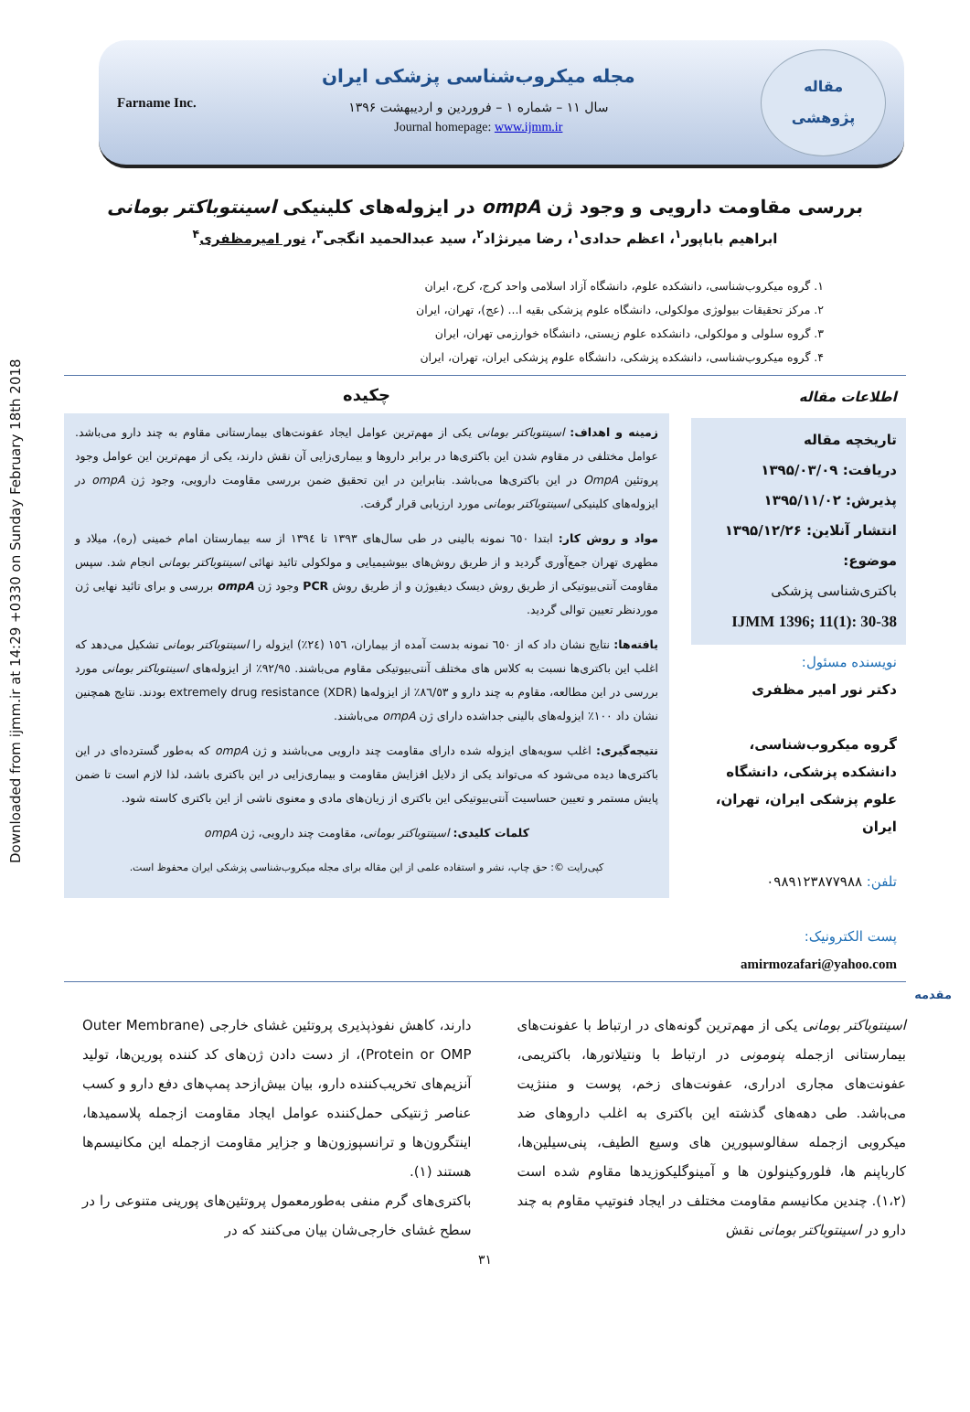Downloaded from ijmm.ir at 14:29 +0330 on Sunday February 18th 2018
Farname Inc.
مجله میکروب‌شناسی پزشکی ایران
سال ۱۱ – شماره ۱ – فروردین و اردیبهشت ۱۳۹۶
Journal homepage: www.ijmm.ir
مقاله
پژوهشی
بررسی مقاومت دارویی و وجود ژن ompA در ایزوله‌های کلینیکی اسینتوباکتر بومانی
ابراهیم باباپور<sup>۱</sup>، اعظم حدادی<sup>۱</sup>، رضا میرنژاد<sup>۲</sup>، سید عبدالحمید انگجی<sup>۳</sup>، نور امیرمظفری<sup>۴</sup>
۱. گروه میکروب‌شناسی، دانشکده علوم، دانشگاه آزاد اسلامی واحد کرج، کرج، ایران
۲. مرکز تحقیقات بیولوژی مولکولی، دانشگاه علوم پزشکی بقیه ا... (عج)، تهران، ایران
۳. گروه سلولی و مولکولی، دانشکده علوم زیستی، دانشگاه خوارزمی تهران، ایران
۴. گروه میکروب‌شناسی، دانشکده پزشکی، دانشگاه علوم پزشکی ایران، تهران، ایران
اطلاعات مقاله
تاریخچه مقاله
دریافت: ۱۳۹۵/۰۳/۰۹
پذیرش: ۱۳۹۵/۱۱/۰۲
انتشار آنلاین: ۱۳۹۵/۱۲/۲۶
موضوع:
باکتری‌شناسی پزشکی
IJMM 1396; 11(1): 30-38
نویسنده مسئول:
دکتر نور امیر مظفری
گروه میکروب‌شناسی، دانشکده پزشکی، دانشگاه علوم پزشکی ایران، تهران، ایران
تلفن: ۰۹۸۹۱۲۳۸۷۷۹۸۸
پست الکترونیک:
amirmozafari@yahoo.com
چکیده
زمینه و اهداف: اسینتوباکتر بومانی یکی از مهم‌ترین عوامل ایجاد عفونت‌های بیمارستانی مقاوم به چند دارو می‌باشد. عوامل مختلفی در مقاوم شدن این باکتری‌ها در برابر داروها و بیماری‌زایی آن نقش دارند، یکی از مهم‌ترین این عوامل وجود پروتئین OmpA در این باکتری‌ها می‌باشد. بنابراین در این تحقیق ضمن بررسی مقاومت دارویی، وجود ژن ompA در ایزوله‌های کلینیکی اسینتوباکتر بومانی مورد ارزیابی قرار گرفت.
مواد و روش کار: ابتدا ٦٥٠ نمونه بالینی در طی سال‌های ١٣٩٣ تا ١٣٩٤ از سه بیمارستان امام خمینی (ره)، میلاد و مطهری تهران جمع‌آوری گردید و از طریق روش‌های بیوشیمیایی و مولکولی تائید نهائی اسینتوباکتر بومانی انجام شد. سپس مقاومت آنتی‌بیوتیکی از طریق روش دیسک دیفیوژن و از طریق روش PCR وجود ژن ompA بررسی و برای تائید نهایی ژن موردنظر تعیین توالی گردید.
یافته‌ها: نتایج نشان داد که از ٦٥٠ نمونه بدست آمده از بیماران، ١٥٦ (٢٤٪) ایزوله را اسینتوباکتر بومانی تشکیل می‌دهد که اغلب این باکتری‌ها نسبت به کلاس های مختلف آنتی‌بیوتیکی مقاوم می‌باشند. ٩٢/٩٥٪ از ایزوله‌های اسینتوباکتر بومانی مورد بررسی در این مطالعه، مقاوم به چند دارو و ٨٦/٥٣٪ از ایزوله‌ها extremely drug resistance (XDR) بودند. نتایج همچنین نشان داد ١٠٠٪ ایزوله‌های بالینی جداشده دارای ژن ompA می‌باشند.
نتیجه‌گیری: اغلب سویه‌های ایزوله شده دارای مقاومت چند دارویی می‌باشند و ژن ompA که به‌طور گسترده‌ای در این باکتری‌ها دیده می‌شود که می‌تواند یکی از دلایل افزایش مقاومت و بیماری‌زایی در این باکتری باشد، لذا لازم است تا ضمن پایش مستمر و تعیین حساسیت آنتی‌بیوتیکی این باکتری از زیان‌های مادی و معنوی ناشی از این باکتری کاسته شود.
کلمات کلیدی: اسینتوباکتر بومانی، مقاومت چند دارویی، ژن ompA
کپی‌رایت ©: حق چاپ، نشر و استفاده علمی از این مقاله برای مجله میکروب‌شناسی پزشکی ایران محفوظ است.
مقدمه
اسینتوباکتر بومانی یکی از مهم‌ترین گونه‌های در ارتباط با عفونت‌های بیمارستانی ازجمله پنومونی در ارتباط با ونتیلاتورها، باکتریمی، عفونت‌های مجاری ادراری، عفونت‌های زخم، پوست و مننژیت می‌باشد. طی دهه‌های گذشته این باکتری به اغلب داروهای ضد میکروبی ازجمله سفالوسپورین های وسیع الطیف، پنی‌سیلین‌ها، کارباپنم ها، فلوروکینولون ها و آمینوگلیکوزیدها مقاوم شده است (۱،۲). چندین مکانیسم مقاومت مختلف در ایجاد فنوتیپ مقاوم به چند دارو در اسینتوباکتر بومانی نقش
دارند، کاهش نفوذپذیری پروتئین غشای خارجی (Outer Membrane Protein or OMP)، از دست دادن ژن‌های کد کننده پورین‌ها، تولید آنزیم‌های تخریب‌کننده دارو، بیان بیش‌ازحد پمپ‌های دفع دارو و کسب عناصر ژنتیکی حمل‌کننده عوامل ایجاد مقاومت ازجمله پلاسمیدها، اینتگرون‌ها و ترانسپوزون‌ها و جزایر مقاومت ازجمله این مکانیسم‌ها هستند (۱).
باکتری‌های گرم منفی به‌طورمعمول پروتئین‌های پورینی متنوعی را در سطح غشای خارجی‌شان بیان می‌کنند که در
۳۱